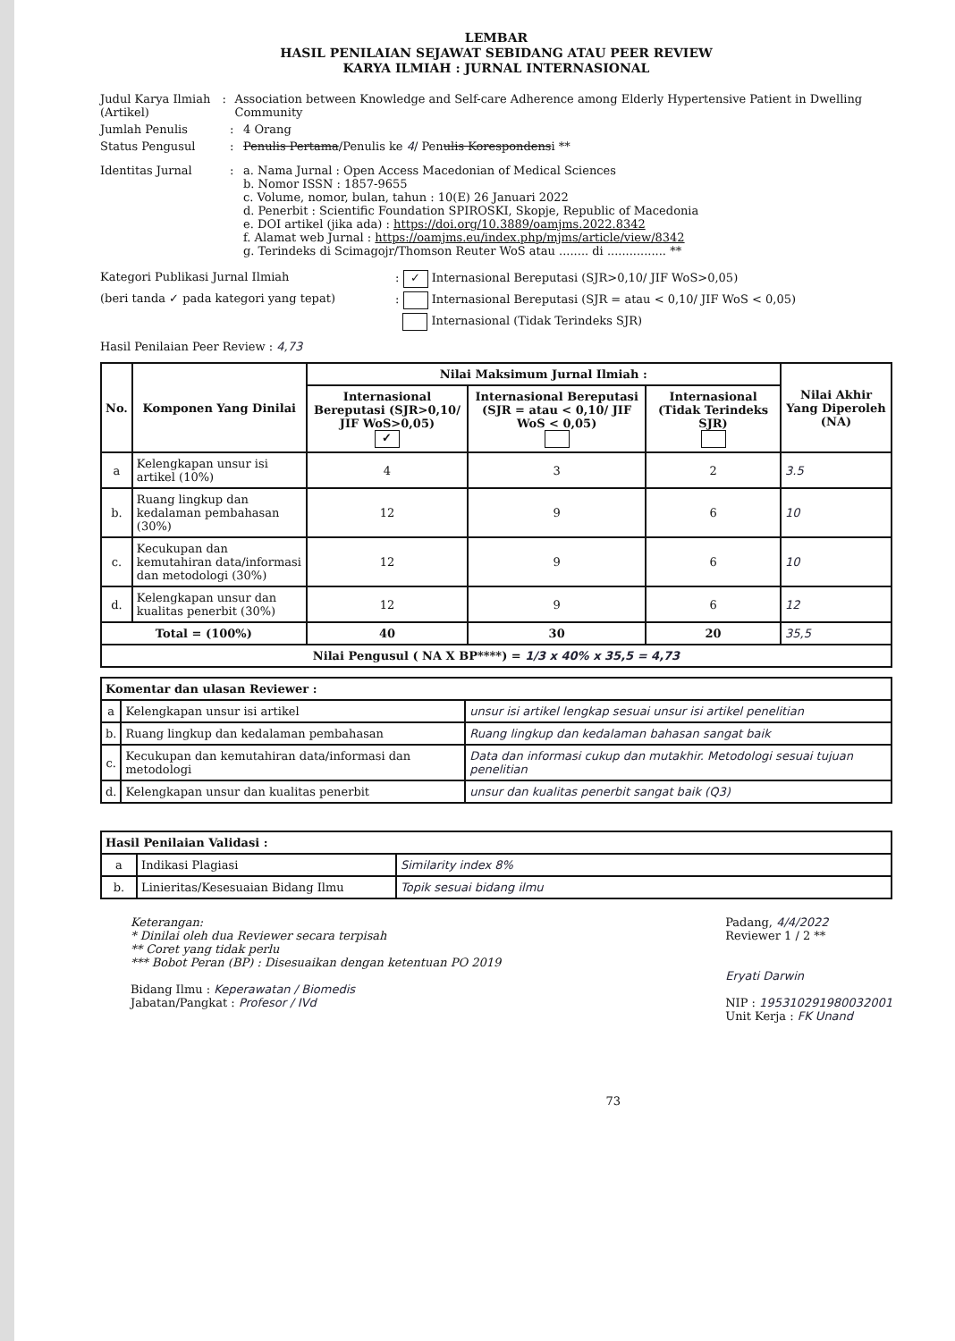LEMBAR
HASIL PENILAIAN SEJAWAT SEBIDANG ATAU PEER REVIEW
KARYA ILMIAH : JURNAL INTERNASIONAL
Judul Karya Ilmiah (Artikel)
: Association between Knowledge and Self-care Adherence among Elderly Hypertensive Patient in Dwelling Community
Jumlah Penulis : 4 Orang
Status Pengusul : Penulis Pertama/Penulis ke 4/ Penulis Korespondensi **
Identitas Jurnal : a. Nama Jurnal : Open Access Macedonian of Medical Sciences
b. Nomor ISSN : 1857-9655
c. Volume, nomor, bulan, tahun : 10(E) 26 Januari 2022
d. Penerbit : Scientific Foundation SPIROSKI, Skopje, Republic of Macedonia
e. DOI artikel (jika ada) : https://doi.org/10.3889/oamjms.2022.8342
f. Alamat web Jurnal : https://oamjms.eu/index.php/mjms/article/view/8342
g. Terindeks di Scimagojr/Thomson Reuter WoS atau ........ di ................ **
Kategori Publikasi Jurnal Ilmiah : ✓ Internasional Bereputasi (SJR>0,10/ JIF WoS>0,05)
(beri tanda ✓ pada kategori yang tepat) : Internasional Bereputasi (SJR = atau < 0,10/ JIF WoS < 0,05)
Internasional (Tidak Terindeks SJR)
Hasil Penilaian Peer Review : 4,73
| No. | Komponen Yang Dinilai | Nilai Maksimum Jurnal Ilmiah : | | | Nilai Akhir Yang Diperoleh (NA) |
| --- | --- | --- | --- | --- | --- |
| | | Internasional Bereputasi (SJR>0,10/ JIF WoS>0,05) ✓ | Internasional Bereputasi (SJR = atau < 0,10/ JIF WoS < 0,05) | Internasional (Tidak Terindeks SJR) | |
| a | Kelengkapan unsur isi artikel (10%) | 4 | 3 | 2 | 3.5 |
| b. | Ruang lingkup dan kedalaman pembahasan (30%) | 12 | 9 | 6 | 10 |
| c. | Kecukupan dan kemutahiran data/informasi dan metodologi (30%) | 12 | 9 | 6 | 10 |
| d. | Kelengkapan unsur dan kualitas penerbit (30%) | 12 | 9 | 6 | 12 |
| Total = (100%) | | 40 | 30 | 20 | 35,5 |
| Nilai Pengusul ( NA X BP****) = 1/3 x 40% x 35,5 = 4,73 | | | | | |
| Komentar dan ulasan Reviewer : | | |
| --- | --- | --- |
| a | Kelengkapan unsur isi artikel | unsur isi artikel lengkap sesuai unsur isi artikel penelitian |
| b. | Ruang lingkup dan kedalaman pembahasan | Ruang lingkup dan kedalaman bahasan sangat baik |
| c. | Kecukupan dan kemutahiran data/informasi dan metodologi | Data dan informasi cukup dan mutakhir. Metodologi sesuai tujuan penelitian |
| d. | Kelengkapan unsur dan kualitas penerbit | unsur dan kualitas penerbit sangat baik (Q3) |
| Hasil Penilaian Validasi : | | |
| --- | --- | --- |
| a | Indikasi Plagiasi | Similarity index 8% |
| b. | Linieritas/Kesesuaian Bidang Ilmu | Topik sesuai bidang ilmu |
Keterangan:
* Dinilai oleh dua Reviewer secara terpisah
** Coret yang tidak perlu
*** Bobot Peran (BP) : Disesuaikan dengan ketentuan PO 2019
Bidang Ilmu : Keperawatan / Biomedis
Jabatan/Pangkat : Profesor / IVd
73
Padang, 4/4/2022
Reviewer 1 / 2 **
Eryati Darwin
NIP : 195310291980032001
Unit Kerja : FK Unand